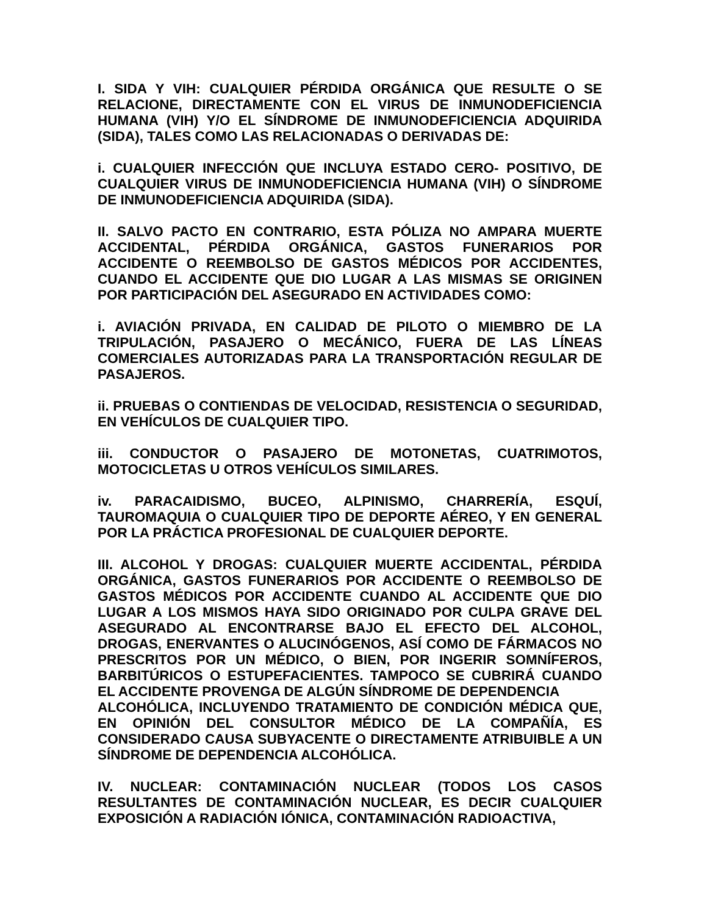I. SIDA Y VIH: CUALQUIER PÉRDIDA ORGÁNICA QUE RESULTE O SE RELACIONE, DIRECTAMENTE CON EL VIRUS DE INMUNODEFICIENCIA HUMANA (VIH) Y/O EL SÍNDROME DE INMUNODEFICIENCIA ADQUIRIDA (SIDA), TALES COMO LAS RELACIONADAS O DERIVADAS DE:
i. CUALQUIER INFECCIÓN QUE INCLUYA ESTADO CERO- POSITIVO, DE CUALQUIER VIRUS DE INMUNODEFICIENCIA HUMANA (VIH) O SÍNDROME DE INMUNODEFICIENCIA ADQUIRIDA (SIDA).
II. SALVO PACTO EN CONTRARIO, ESTA PÓLIZA NO AMPARA MUERTE ACCIDENTAL, PÉRDIDA ORGÁNICA, GASTOS FUNERARIOS POR ACCIDENTE O REEMBOLSO DE GASTOS MÉDICOS POR ACCIDENTES, CUANDO EL ACCIDENTE QUE DIO LUGAR A LAS MISMAS SE ORIGINEN POR PARTICIPACIÓN DEL ASEGURADO EN ACTIVIDADES COMO:
i. AVIACIÓN PRIVADA, EN CALIDAD DE PILOTO O MIEMBRO DE LA TRIPULACIÓN, PASAJERO O MECÁNICO, FUERA DE LAS LÍNEAS COMERCIALES AUTORIZADAS PARA LA TRANSPORTACIÓN REGULAR DE PASAJEROS.
ii. PRUEBAS O CONTIENDAS DE VELOCIDAD, RESISTENCIA O SEGURIDAD, EN VEHÍCULOS DE CUALQUIER TIPO.
iii. CONDUCTOR O PASAJERO DE MOTONETAS, CUATRIMOTOS, MOTOCICLETAS U OTROS VEHÍCULOS SIMILARES.
iv. PARACAIDISMO, BUCEO, ALPINISMO, CHARRERÍA, ESQUÍ, TAUROMAQUIA O CUALQUIER TIPO DE DEPORTE AÉREO, Y EN GENERAL POR LA PRÁCTICA PROFESIONAL DE CUALQUIER DEPORTE.
III. ALCOHOL Y DROGAS: CUALQUIER MUERTE ACCIDENTAL, PÉRDIDA ORGÁNICA, GASTOS FUNERARIOS POR ACCIDENTE O REEMBOLSO DE GASTOS MÉDICOS POR ACCIDENTE CUANDO AL ACCIDENTE QUE DIO LUGAR A LOS MISMOS HAYA SIDO ORIGINADO POR CULPA GRAVE DEL ASEGURADO AL ENCONTRARSE BAJO EL EFECTO DEL ALCOHOL, DROGAS, ENERVANTES O ALUCINÓGENOS, ASÍ COMO DE FÁRMACOS NO PRESCRITOS POR UN MÉDICO, O BIEN, POR INGERIR SOMNÍFEROS, BARBITÚRICOS O ESTUPEFACIENTES. TAMPOCO SE CUBRIRÁ CUANDO EL ACCIDENTE PROVENGA DE ALGÚN SÍNDROME DE DEPENDENCIA
ALCOHÓLICA, INCLUYENDO TRATAMIENTO DE CONDICIÓN MÉDICA QUE, EN OPINIÓN DEL CONSULTOR MÉDICO DE LA COMPAÑÍA, ES CONSIDERADO CAUSA SUBYACENTE O DIRECTAMENTE ATRIBUIBLE A UN SÍNDROME DE DEPENDENCIA ALCOHÓLICA.
IV. NUCLEAR: CONTAMINACIÓN NUCLEAR (TODOS LOS CASOS RESULTANTES DE CONTAMINACIÓN NUCLEAR, ES DECIR CUALQUIER EXPOSICIÓN A RADIACIÓN IÓNICA, CONTAMINACIÓN RADIOACTIVA,